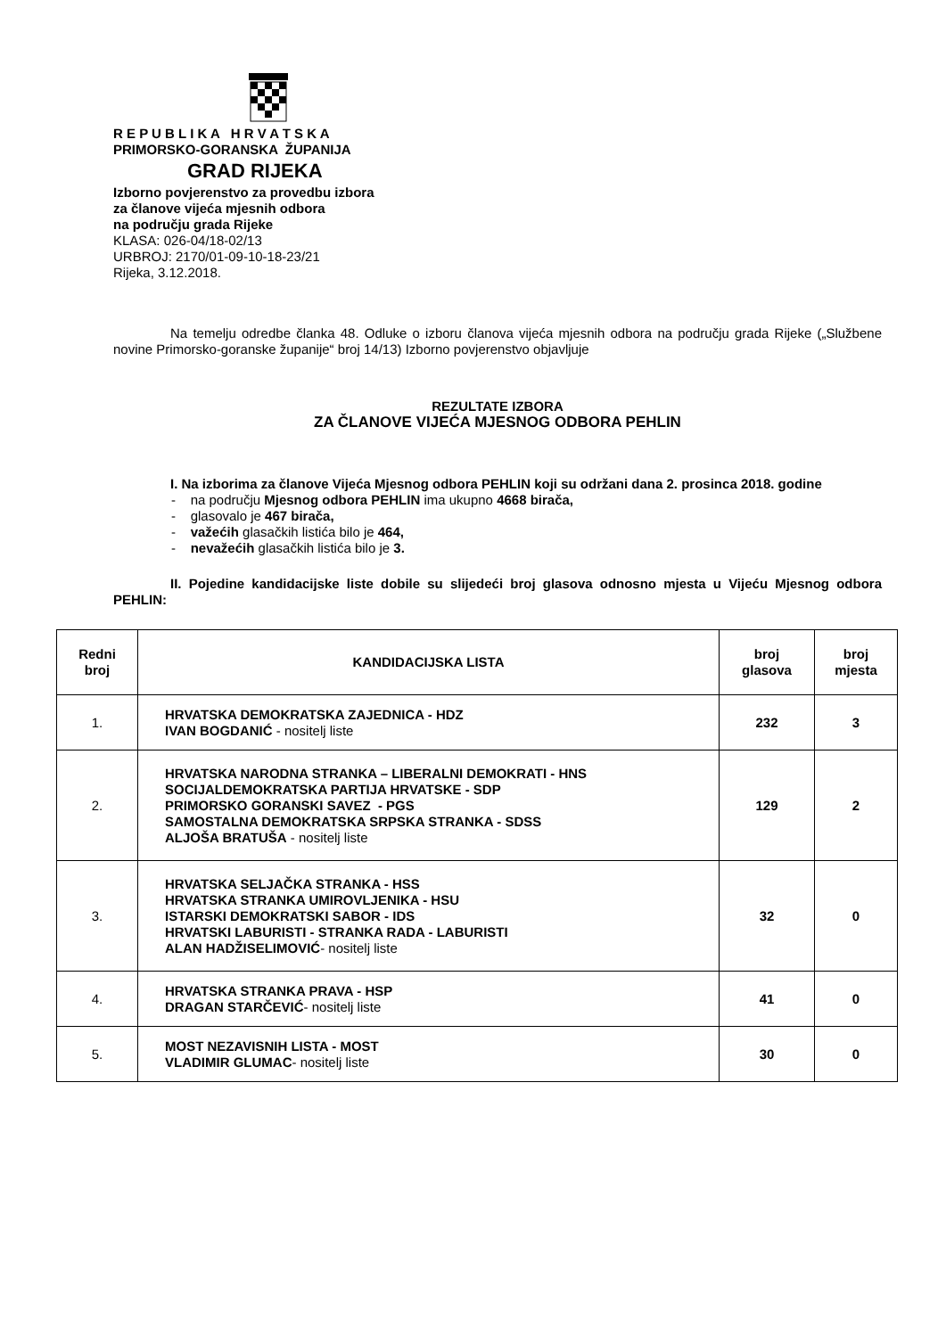R E P U B L I K A H R V A T S K A
PRIMORSKO-GORANSKA ŽUPANIJA
GRAD RIJEKA
Izborno povjerenstvo za provedbu izbora
za članove vijeća mjesnih odbora
na području grada Rijeke
KLASA: 026-04/18-02/13
URBROJ: 2170/01-09-10-18-23/21
Rijeka, 3.12.2018.
Na temelju odredbe članka 48. Odluke o izboru članova vijeća mjesnih odbora na području grada Rijeke („Službene novine Primorsko-goranske županije“ broj 14/13) Izborno povjerenstvo objavljuje
REZULTATE IZBORA
ZA ČLANOVE VIJEĆA MJESNOG ODBORA PEHLIN
I. Na izborima za članove Vijeća Mjesnog odbora PEHLIN koji su održani dana 2. prosinca 2018. godine
- na području Mjesnog odbora PEHLIN ima ukupno 4668 birača,
- glasovalo je 467 birača,
- važećih glasačkih listića bilo je 464,
- nevažećih glasačkih listića bilo je 3.
II. Pojedine kandidacijske liste dobile su slijedeći broj glasova odnosno mjesta u Vijeću Mjesnog odbora PEHLIN:
| Redni broj | KANDIDACIJSKA LISTA | broj glasova | broj mjesta |
| --- | --- | --- | --- |
| 1. | HRVATSKA DEMOKRATSKA ZAJEDNICA - HDZ IVAN BOGDANIĆ - nositelj liste | 232 | 3 |
| 2. | HRVATSKA NARODNA STRANKA – LIBERALNI DEMOKRATI - HNS SOCIJALDEMOKRATSKA PARTIJA HRVATSKE - SDP PRIMORSKO GORANSKI SAVEZ - PGS SAMOSTALNA DEMOKRATSKA SRPSKA STRANKA - SDSS ALJOŠA BRATUŠA - nositelj liste | 129 | 2 |
| 3. | HRVATSKA SELJAČKA STRANKA - HSS HRVATSKA STRANKA UMIROVLJENIKA - HSU ISTARSKI DEMOKRATSKI SABOR - IDS HRVATSKI LABURISTI - STRANKA RADA - LABURISTI ALAN HADŽISELIMOVIĆ - nositelj liste | 32 | 0 |
| 4. | HRVATSKA STRANKA PRAVA - HSP DRAGAN STARČEVIĆ - nositelj liste | 41 | 0 |
| 5. | MOST NEZAVISNIH LISTA - MOST VLADIMIR GLUMAC - nositelj liste | 30 | 0 |